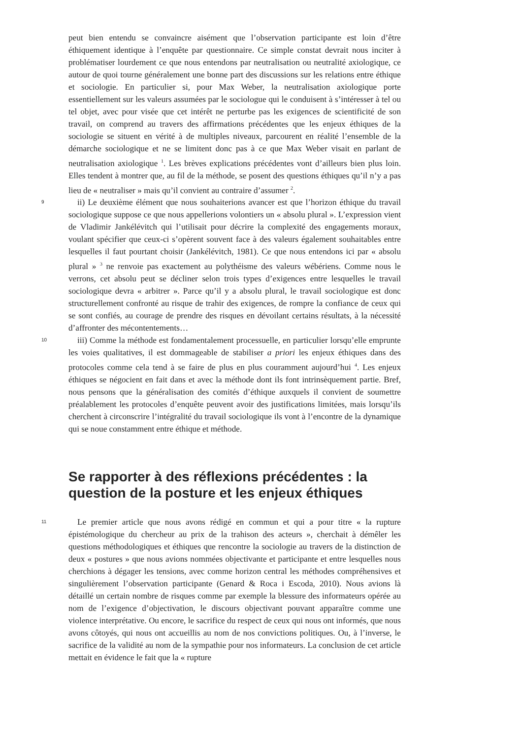peut bien entendu se convaincre aisément que l’observation participante est loin d’être éthiquement identique à l’enquête par questionnaire. Ce simple constat devrait nous inciter à problématiser lourdement ce que nous entendons par neutralisation ou neutralité axiologique, ce autour de quoi tourne généralement une bonne part des discussions sur les relations entre éthique et sociologie. En particulier si, pour Max Weber, la neutralisation axiologique porte essentiellement sur les valeurs assumées par le sociologue qui le conduisent à s’intéresser à tel ou tel objet, avec pour visée que cet intérêt ne perturbe pas les exigences de scientificité de son travail, on comprend au travers des affirmations précédentes que les enjeux éthiques de la sociologie se situent en vérité à de multiples niveaux, parcourent en réalité l’ensemble de la démarche sociologique et ne se limitent donc pas à ce que Max Weber visait en parlant de neutralisation axiologique <sup>1</sup>. Les brèves explications précédentes vont d’ailleurs bien plus loin. Elles tendent à montrer que, au fil de la méthode, se posent des questions éthiques qu’il n’y a pas lieu de « neutraliser » mais qu’il convient au contraire d’assumer <sup>2</sup>.
9
ii) Le deuxième élément que nous souhaiterions avancer est que l’horizon éthique du travail sociologique suppose ce que nous appellerions volontiers un « absolu plural ». L’expression vient de Vladimir Jankélévitch qui l’utilisait pour décrire la complexité des engagements moraux, voulant spécifier que ceux-ci s’opèrent souvent face à des valeurs également souhaitables entre lesquelles il faut pourtant choisir (Jankélévitch, 1981). Ce que nous entendons ici par « absolu plural » <sup>3</sup> ne renvoie pas exactement au polythéisme des valeurs wébériens. Comme nous le verrons, cet absolu peut se décliner selon trois types d’exigences entre lesquelles le travail sociologique devra « arbitrer ». Parce qu’il y a absolu plural, le travail sociologique est donc structurellement confronté au risque de trahir des exigences, de rompre la confiance de ceux qui se sont confiés, au courage de prendre des risques en dévoilant certains résultats, à la nécessité d’affronter des mécontentements…
10
iii) Comme la méthode est fondamentalement processuelle, en particulier lorsqu’elle emprunte les voies qualitatives, il est dommageable de stabiliser a priori les enjeux éthiques dans des protocoles comme cela tend à se faire de plus en plus couramment aujourd’hui <sup>4</sup>. Les enjeux éthiques se négocient en fait dans et avec la méthode dont ils font intrinsèquement partie. Bref, nous pensons que la généralisation des comités d’éthique auxquels il convient de soumettre préalablement les protocoles d’enquête peuvent avoir des justifications limitées, mais lorsqu’ils cherchent à circonscrire l’intégralité du travail sociologique ils vont à l’encontre de la dynamique qui se noue constamment entre éthique et méthode.
Se rapporter à des réflexions précédentes : la question de la posture et les enjeux éthiques
11
Le premier article que nous avons rédigé en commun et qui a pour titre « la rupture épistémologique du chercheur au prix de la trahison des acteurs », cherchait à démêler les questions méthodologiques et éthiques que rencontre la sociologie au travers de la distinction de deux « postures » que nous avions nommées objectivante et participante et entre lesquelles nous cherchions à dégager les tensions, avec comme horizon central les méthodes compréhensives et singulièrement l’observation participante (Genard & Roca i Escoda, 2010). Nous avions là détaillé un certain nombre de risques comme par exemple la blessure des informateurs opérée au nom de l’exigence d’objectivation, le discours objectivant pouvant apparaître comme une violence interprétative. Ou encore, le sacrifice du respect de ceux qui nous ont informés, que nous avons côtoyés, qui nous ont accueillis au nom de nos convictions politiques. Ou, à l’inverse, le sacrifice de la validité au nom de la sympathie pour nos informateurs. La conclusion de cet article mettait en évidence le fait que la « rupture